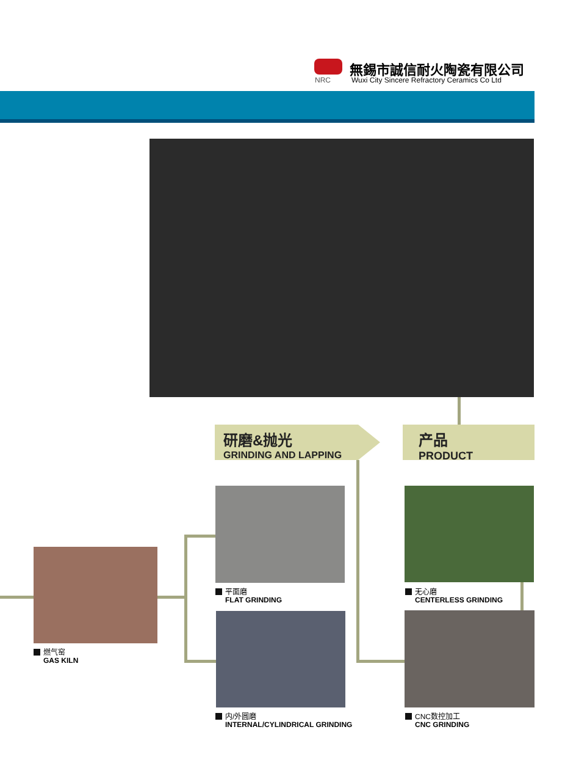無錫市誠信耐火陶瓷有限公司
NRC
Wuxi City Sincere Refractory Ceramics Co Ltd
研磨&抛光
GRINDING AND LAPPING
产品
PRODUCT
燃气窑
GAS KILN
平面磨
FLAT GRINDING
内/外圆磨
INTERNAL/CYLINDRICAL GRINDING
无心磨
CENTERLESS GRINDING
CNC数控加工
CNC GRINDING